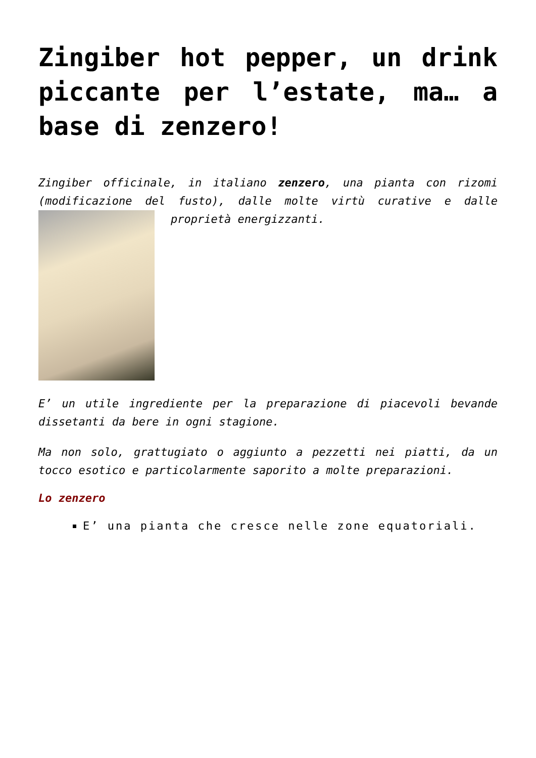Zingiber hot pepper, un drink piccante per l’estate, ma… a base di zenzero!
Zingiber officinale, in italiano zenzero, una pianta con rizomi (modificazione del fusto), dalle molte virtù curative e dalle proprietà energizzanti.
E’ un utile ingrediente per la preparazione di piacevoli bevande dissetanti da bere in ogni stagione.
Ma non solo, grattugiato o aggiunto a pezzetti nei piatti, da un tocco esotico e particolarmente saporito a molte preparazioni.
Lo zenzero
E’ una pianta che cresce nelle zone equatoriali.